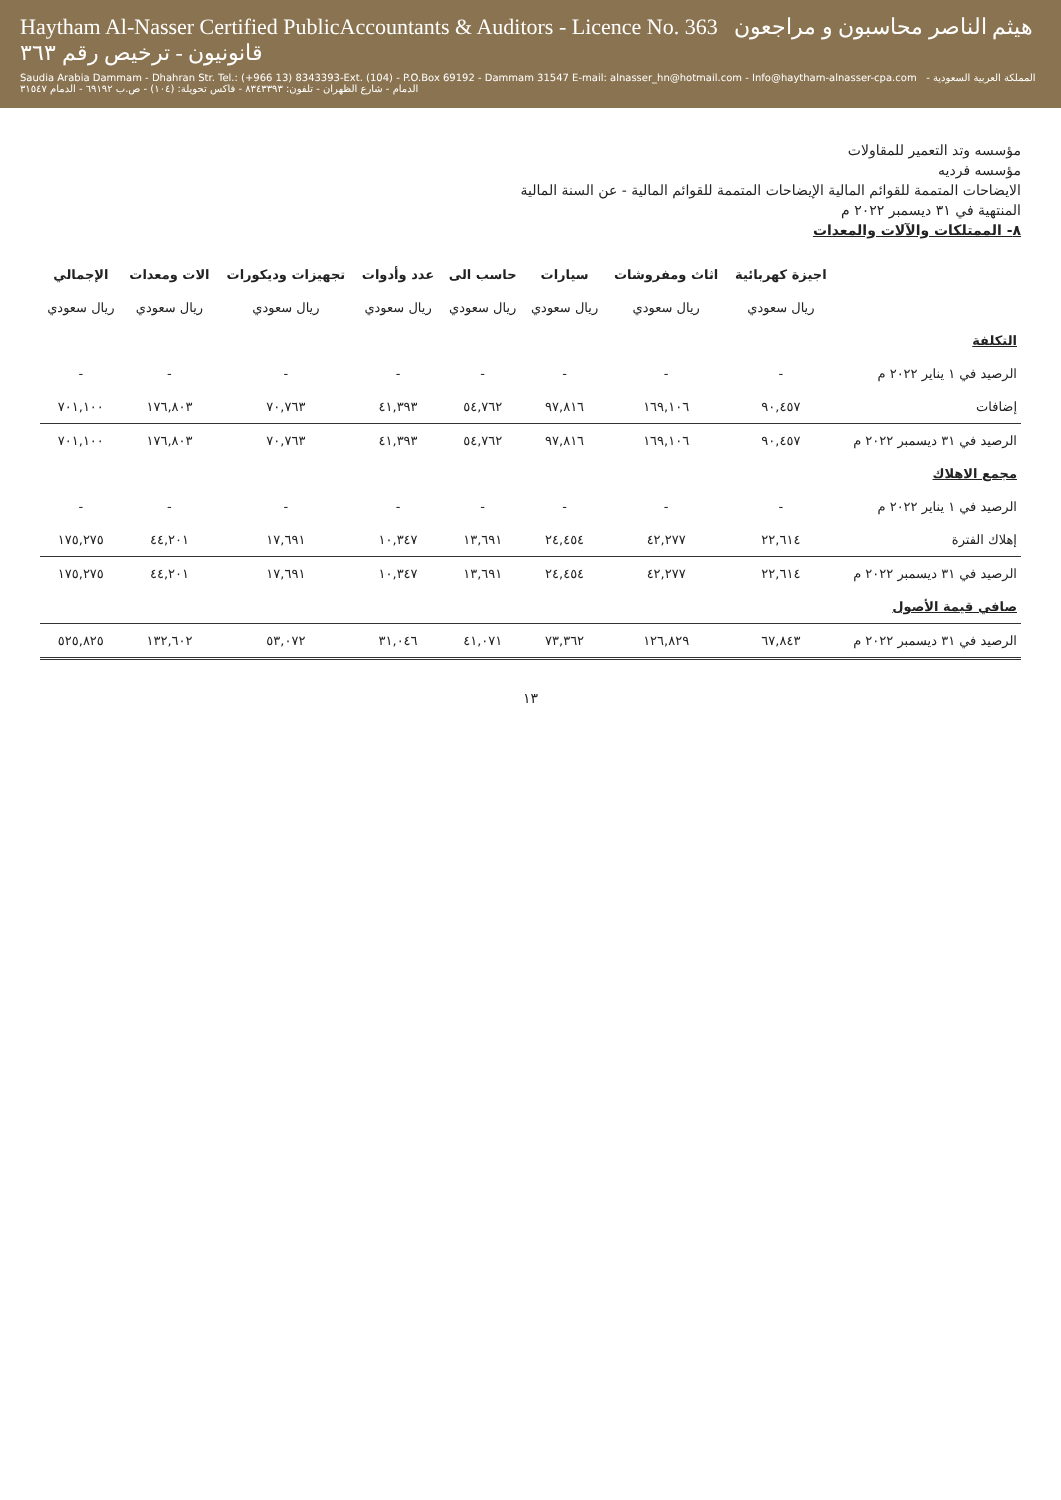Haytham Al-Nasser Certified PublicAccountants & Auditors - Licence No. 363 هيثم الناصر محاسبون و مراجعون قانونيون - ترخيص رقم ٣٦٣
Saudia Arabia Dammam - Dhahran Str. Tel.: (+966 13) 8343393-Ext. (104) - P.O.Box 69192 - Dammam 31547 E-mail: alnasser_hn@hotmail.com - Info@haytham-alnasser-cpa.com المملكة العربية السعودية - الدمام - شارع الظهران - تلفون: ٨٣٤٣٣٩٣ - فاكس تحويلة: (١٠٤) - ص.ب ٦٩١٩٢ - الدمام ٣١٥٤٧
مؤسسه وتد التعمير للمقاولات
مؤسسه فرديه
الايضاحات المتممة للقوائم المالية الإيضاحات المتممة للقوائم المالية - عن السنة المالية
المنتهية في ٣١ ديسمبر ٢٠٢٢ م
٨- الممتلكات والآلات والمعدات
| | اجيزة كهربائية | اثاث ومفروشات | سيارات | حاسب الى | عدد وأدوات | تجهيزات وديكورات | الات ومعدات | الإجمالي |
| --- | --- | --- | --- | --- | --- | --- | --- | --- |
| | ريال سعودي | ريال سعودي | ريال سعودي | ريال سعودي | ريال سعودي | ريال سعودي | ريال سعودي | ريال سعودي |
| التكلفة | | | | | | | | |
| الرصيد في ١ يناير ٢٠٢٢ م | - | - | - | - | - | - | - | - |
| إضافات | ٩٠,٤٥٧ | ١٦٩,١٠٦ | ٩٧,٨١٦ | ٥٤,٧٦٢ | ٤١,٣٩٣ | ٧٠,٧٦٣ | ١٧٦,٨٠٣ | ٧٠١,١٠٠ |
| الرصيد في ٣١ ديسمبر ٢٠٢٢ م | ٩٠,٤٥٧ | ١٦٩,١٠٦ | ٩٧,٨١٦ | ٥٤,٧٦٢ | ٤١,٣٩٣ | ٧٠,٧٦٣ | ١٧٦,٨٠٣ | ٧٠١,١٠٠ |
| مجمع الاهلاك | | | | | | | | |
| الرصيد في ١ يناير ٢٠٢٢ م | - | - | - | - | - | - | - | - |
| إهلاك الفترة | ٢٢,٦١٤ | ٤٢,٢٧٧ | ٢٤,٤٥٤ | ١٣,٦٩١ | ١٠,٣٤٧ | ١٧,٦٩١ | ٤٤,٢٠١ | ١٧٥,٢٧٥ |
| الرصيد في ٣١ ديسمبر ٢٠٢٢ م | ٢٢,٦١٤ | ٤٢,٢٧٧ | ٢٤,٤٥٤ | ١٣,٦٩١ | ١٠,٣٤٧ | ١٧,٦٩١ | ٤٤,٢٠١ | ١٧٥,٢٧٥ |
| صافي قيمة الأصول | | | | | | | | |
| الرصيد في ٣١ ديسمبر ٢٠٢٢ م | ٦٧,٨٤٣ | ١٢٦,٨٢٩ | ٧٣,٣٦٢ | ٤١,٠٧١ | ٣١,٠٤٦ | ٥٣,٠٧٢ | ١٣٢,٦٠٢ | ٥٢٥,٨٢٥ |
١٣